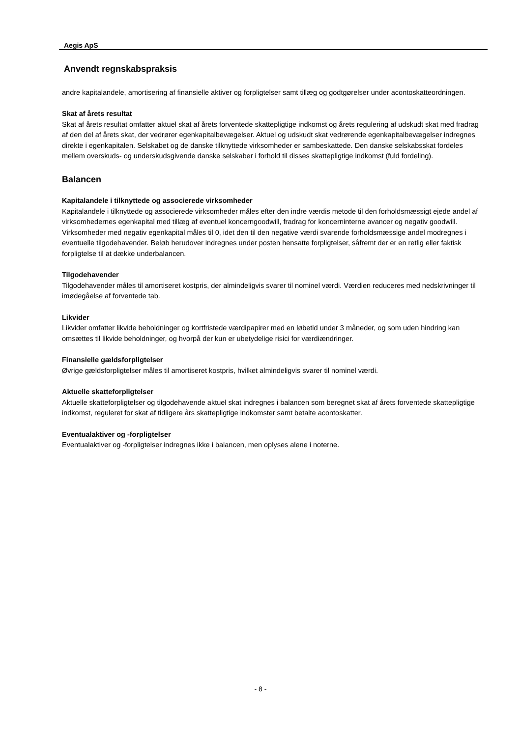Aegis ApS
Anvendt regnskabspraksis
andre kapitalandele, amortisering af finansielle aktiver og forpligtelser samt tillæg og godtgørelser under acontoskatteordningen.
Skat af årets resultat
Skat af årets resultat omfatter aktuel skat af årets forventede skattepligtige indkomst og årets regulering af udskudt skat med fradrag af den del af årets skat, der vedrører egenkapitalbevægelser. Aktuel og udskudt skat vedrørende egenkapitalbevægelser indregnes direkte i egenkapitalen. Selskabet og de danske tilknyttede virksomheder er sambeskattede. Den danske selskabsskat fordeles mellem overskuds- og underskudsgivende danske selskaber i forhold til disses skattepligtige indkomst (fuld fordeling).
Balancen
Kapitalandele i tilknyttede og associerede virksomheder
Kapitalandele i tilknyttede og associerede virksomheder måles efter den indre værdis metode til den forholdsmæssigt ejede andel af virksomhedernes egenkapital med tillæg af eventuel koncerngoodwill, fradrag for koncerninterne avancer og negativ goodwill. Virksomheder med negativ egenkapital måles til 0, idet den til den negative værdi svarende forholdsmæssige andel modregnes i eventuelle tilgodehavender. Beløb herudover indregnes under posten hensatte forpligtelser, såfremt der er en retlig eller faktisk forpligtelse til at dække underbalancen.
Tilgodehavender
Tilgodehavender måles til amortiseret kostpris, der almindeligvis svarer til nominel værdi. Værdien reduceres med nedskrivninger til imødegåelse af forventede tab.
Likvider
Likvider omfatter likvide beholdninger og kortfristede værdipapirer med en løbetid under 3 måneder, og som uden hindring kan omsættes til likvide beholdninger, og hvorpå der kun er ubetydelige risici for værdiændringer.
Finansielle gældsforpligtelser
Øvrige gældsforpligtelser måles til amortiseret kostpris, hvilket almindeligvis svarer til nominel værdi.
Aktuelle skatteforpligtelser
Aktuelle skatteforpligtelser og tilgodehavende aktuel skat indregnes i balancen som beregnet skat af årets forventede skattepligtige indkomst, reguleret for skat af tidligere års skattepligtige indkomster samt betalte acontoskatter.
Eventualaktiver og -forpligtelser
Eventualaktiver og -forpligtelser indregnes ikke i balancen, men oplyses alene i noterne.
- 8 -